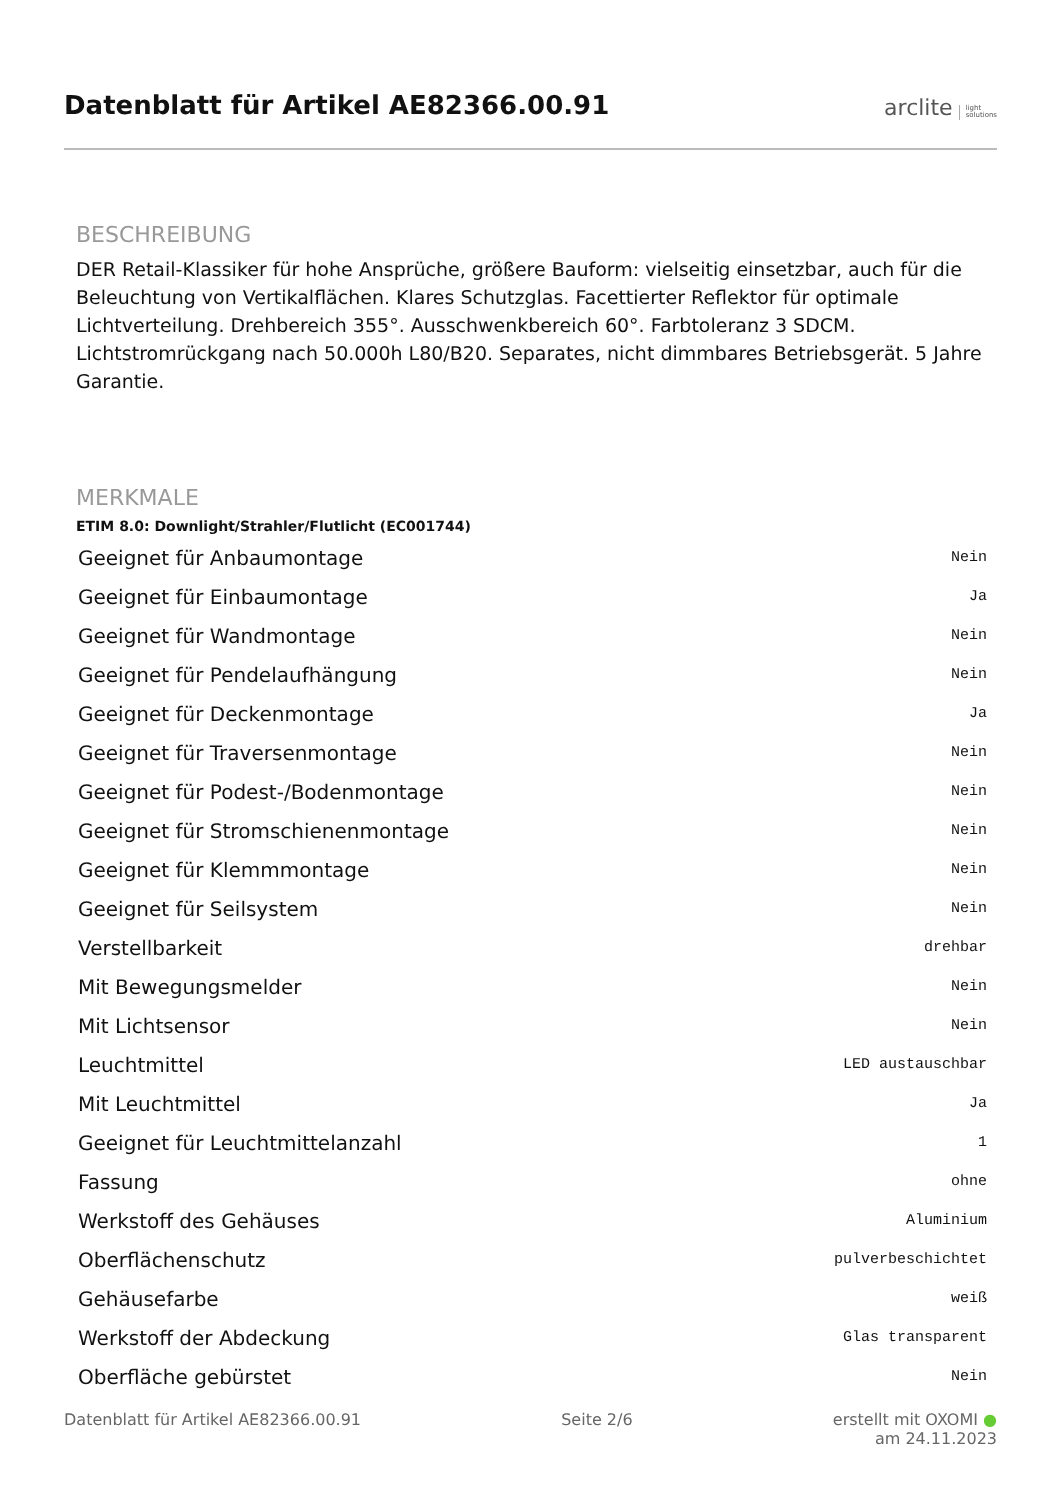Datenblatt für Artikel AE82366.00.91
arclite light
solutions
BESCHREIBUNG
DER Retail-Klassiker für hohe Ansprüche, größere Bauform: vielseitig einsetzbar, auch für die Beleuchtung von Vertikalflächen. Klares Schutzglas. Facettierter Reflektor für optimale Lichtverteilung. Drehbereich 355°. Ausschwenkbereich 60°. Farbtoleranz 3 SDCM. Lichtstromrückgang nach 50.000h L80/B20. Separates, nicht dimmbares Betriebsgerät. 5 Jahre Garantie.
MERKMALE
ETIM 8.0: Downlight/Strahler/Flutlicht (EC001744)
| Geeignet für Anbaumontage | Nein |
| Geeignet für Einbaumontage | Ja |
| Geeignet für Wandmontage | Nein |
| Geeignet für Pendelaufhängung | Nein |
| Geeignet für Deckenmontage | Ja |
| Geeignet für Traversenmontage | Nein |
| Geeignet für Podest-/Bodenmontage | Nein |
| Geeignet für Stromschienenmontage | Nein |
| Geeignet für Klemmmontage | Nein |
| Geeignet für Seilsystem | Nein |
| Verstellbarkeit | drehbar |
| Mit Bewegungsmelder | Nein |
| Mit Lichtsensor | Nein |
| Leuchtmittel | LED austauschbar |
| Mit Leuchtmittel | Ja |
| Geeignet für Leuchtmittelanzahl | 1 |
| Fassung | ohne |
| Werkstoff des Gehäuses | Aluminium |
| Oberflächenschutz | pulverbeschichtet |
| Gehäusefarbe | weiß |
| Werkstoff der Abdeckung | Glas transparent |
| Oberfläche gebürstet | Nein |
Datenblatt für Artikel AE82366.00.91 Seite 2/6 erstellt mit OXOMI ●
am 24.11.2023